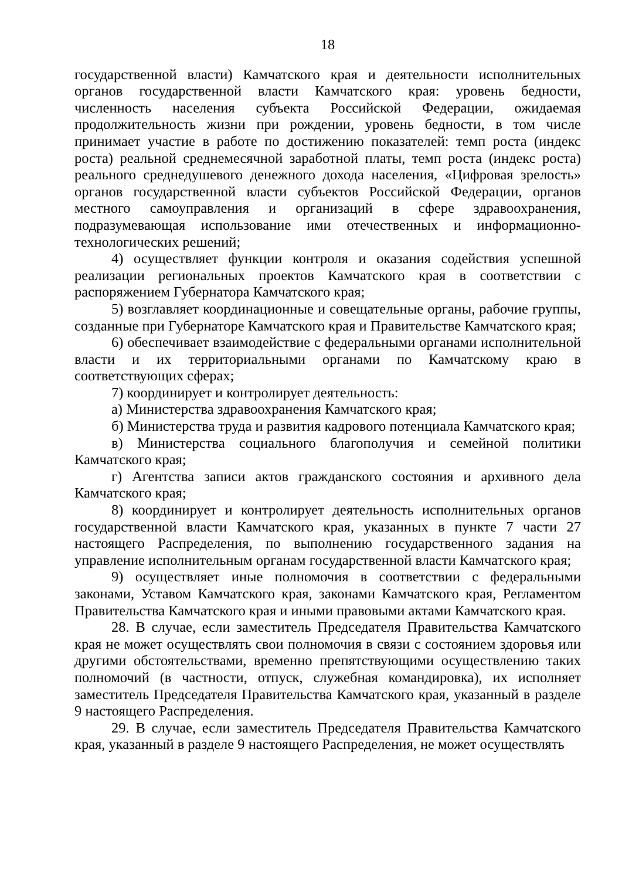18
государственной власти) Камчатского края и деятельности исполнительных органов государственной власти Камчатского края: уровень бедности, численность населения субъекта Российской Федерации, ожидаемая продолжительность жизни при рождении, уровень бедности, в том числе принимает участие в работе по достижению показателей: темп роста (индекс роста) реальной среднемесячной заработной платы, темп роста (индекс роста) реального среднедушевого денежного дохода населения, «Цифровая зрелость» органов государственной власти субъектов Российской Федерации, органов местного самоуправления и организаций в сфере здравоохранения, подразумевающая использование ими отечественных и информационно-технологических решений;
4) осуществляет функции контроля и оказания содействия успешной реализации региональных проектов Камчатского края в соответствии с распоряжением Губернатора Камчатского края;
5) возглавляет координационные и совещательные органы, рабочие группы, созданные при Губернаторе Камчатского края и Правительстве Камчатского края;
6) обеспечивает взаимодействие с федеральными органами исполнительной власти и их территориальными органами по Камчатскому краю в соответствующих сферах;
7) координирует и контролирует деятельность:
а) Министерства здравоохранения Камчатского края;
б) Министерства труда и развития кадрового потенциала Камчатского края;
в) Министерства социального благополучия и семейной политики Камчатского края;
г) Агентства записи актов гражданского состояния и архивного дела Камчатского края;
8) координирует и контролирует деятельность исполнительных органов государственной власти Камчатского края, указанных в пункте 7 части 27 настоящего Распределения, по выполнению государственного задания на управление исполнительным органам государственной власти Камчатского края;
9) осуществляет иные полномочия в соответствии с федеральными законами, Уставом Камчатского края, законами Камчатского края, Регламентом Правительства Камчатского края и иными правовыми актами Камчатского края.
28. В случае, если заместитель Председателя Правительства Камчатского края не может осуществлять свои полномочия в связи с состоянием здоровья или другими обстоятельствами, временно препятствующими осуществлению таких полномочий (в частности, отпуск, служебная командировка), их исполняет заместитель Председателя Правительства Камчатского края, указанный в разделе 9 настоящего Распределения.
29. В случае, если заместитель Председателя Правительства Камчатского края, указанный в разделе 9 настоящего Распределения, не может осуществлять